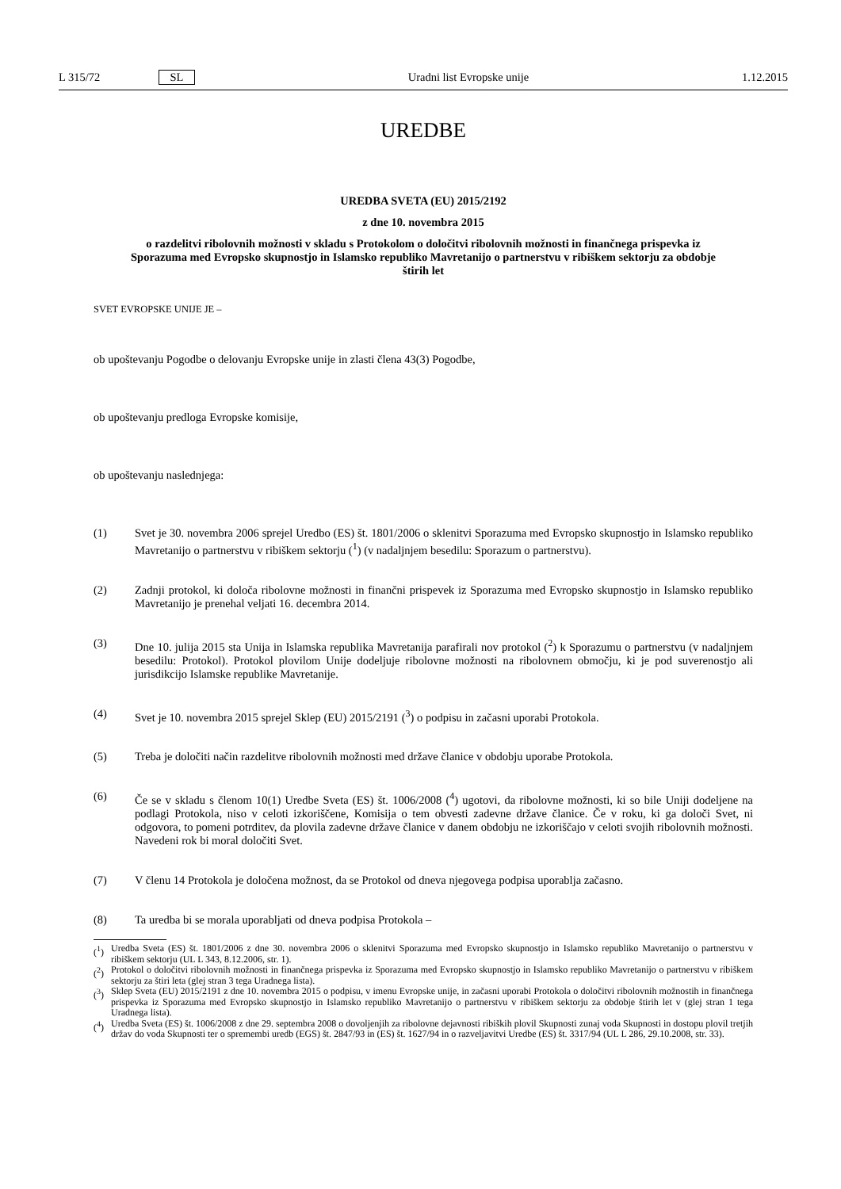L 315/72 SL Uradni list Evropske unije 1.12.2015
UREDBE
UREDBA SVETA (EU) 2015/2192
z dne 10. novembra 2015
o razdelitvi ribolovnih možnosti v skladu s Protokolom o določitvi ribolovnih možnosti in finančnega prispevka iz Sporazuma med Evropsko skupnostjo in Islamsko republiko Mavretanijo o partnerstvu v ribiškem sektorju za obdobje štirih let
SVET EVROPSKE UNIJE JE –
ob upoštevanju Pogodbe o delovanju Evropske unije in zlasti člena 43(3) Pogodbe,
ob upoštevanju predloga Evropske komisije,
ob upoštevanju naslednjega:
(1) Svet je 30. novembra 2006 sprejel Uredbo (ES) št. 1801/2006 o sklenitvi Sporazuma med Evropsko skupnostjo in Islamsko republiko Mavretanijo o partnerstvu v ribiškem sektorju (<sup>1</sup>) (v nadaljnjem besedilu: Sporazum o partnerstvu).
(2) Zadnji protokol, ki določa ribolovne možnosti in finančni prispevek iz Sporazuma med Evropsko skupnostjo in Islamsko republiko Mavretanijo je prenehal veljati 16. decembra 2014.
(3) Dne 10. julija 2015 sta Unija in Islamska republika Mavretanija parafirali nov protokol (<sup>2</sup>) k Sporazumu o partnerstvu (v nadaljnjem besedilu: Protokol). Protokol plovilom Unije dodeljuje ribolovne možnosti na ribolovnem območju, ki je pod suverenostjo ali jurisdikcijo Islamske republike Mavretanije.
(4) Svet je 10. novembra 2015 sprejel Sklep (EU) 2015/2191 (<sup>3</sup>) o podpisu in začasni uporabi Protokola.
(5) Treba je določiti način razdelitve ribolovnih možnosti med države članice v obdobju uporabe Protokola.
(6) Če se v skladu s členom 10(1) Uredbe Sveta (ES) št. 1006/2008 (<sup>4</sup>) ugotovi, da ribolovne možnosti, ki so bile Uniji dodeljene na podlagi Protokola, niso v celoti izkoriščene, Komisija o tem obvesti zadevne države članice. Če v roku, ki ga določi Svet, ni odgovora, to pomeni potrditev, da plovila zadevne države članice v danem obdobju ne izkoriščajo v celoti svojih ribolovnih možnosti. Navedeni rok bi moral določiti Svet.
(7) V členu 14 Protokola je določena možnost, da se Protokol od dneva njegovega podpisa uporablja začasno.
(8) Ta uredba bi se morala uporabljati od dneva podpisa Protokola –
(<sup>1</sup>) Uredba Sveta (ES) št. 1801/2006 z dne 30. novembra 2006 o sklenitvi Sporazuma med Evropsko skupnostjo in Islamsko republiko Mavretanijo o partnerstvu v ribiškem sektorju (UL L 343, 8.12.2006, str. 1).
(<sup>2</sup>) Protokol o določitvi ribolovnih možnosti in finančnega prispevka iz Sporazuma med Evropsko skupnostjo in Islamsko republiko Mavretanijo o partnerstvu v ribiškem sektorju za štiri leta (glej stran 3 tega Uradnega lista).
(<sup>3</sup>) Sklep Sveta (EU) 2015/2191 z dne 10. novembra 2015 o podpisu, v imenu Evropske unije, in začasni uporabi Protokola o določitvi ribolovnih možnostih in finančnega prispevka iz Sporazuma med Evropsko skupnostjo in Islamsko republiko Mavretanijo o partnerstvu v ribiškem sektorju za obdobje štirih let v (glej stran 1 tega Uradnega lista).
(<sup>4</sup>) Uredba Sveta (ES) št. 1006/2008 z dne 29. septembra 2008 o dovoljenjih za ribolovne dejavnosti ribiških plovil Skupnosti zunaj voda Skupnosti in dostopu plovil tretjih držav do voda Skupnosti ter o spremembi uredb (EGS) št. 2847/93 in (ES) št. 1627/94 in o razveljavitvi Uredbe (ES) št. 3317/94 (UL L 286, 29.10.2008, str. 33).